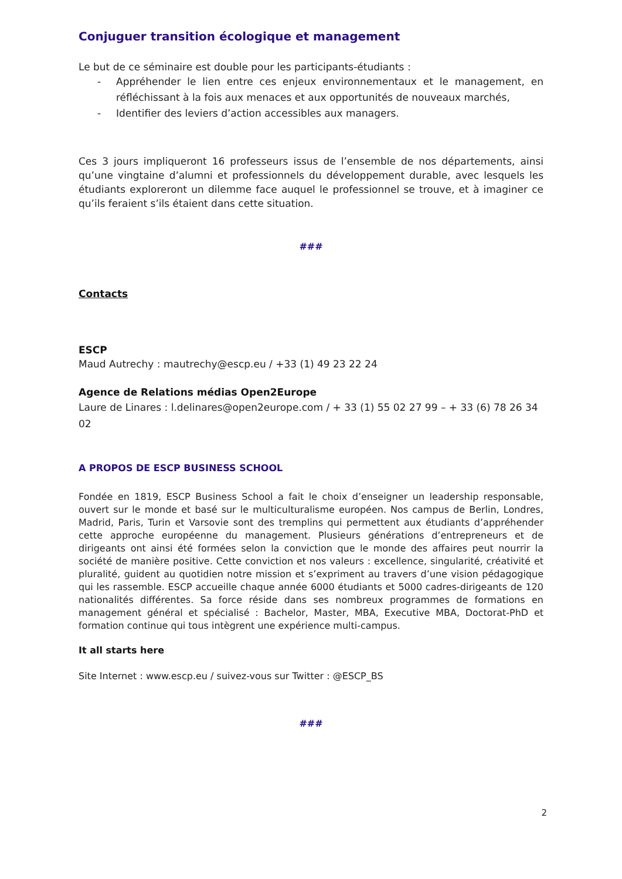Conjuguer transition écologique et management
Le but de ce séminaire est double pour les participants-étudiants :
- Appréhender le lien entre ces enjeux environnementaux et le management, en réfléchissant à la fois aux menaces et aux opportunités de nouveaux marchés,
- Identifier des leviers d’action accessibles aux managers.
Ces 3 jours impliqueront 16 professeurs issus de l’ensemble de nos départements, ainsi qu’une vingtaine d’alumni et professionnels du développement durable, avec lesquels les étudiants exploreront un dilemme face auquel le professionnel se trouve, et à imaginer ce qu’ils feraient s’ils étaient dans cette situation.
###
Contacts
ESCP
Maud Autrechy : mautrechy@escp.eu / +33 (1) 49 23 22 24
Agence de Relations médias Open2Europe
Laure de Linares : l.delinares@open2europe.com / + 33 (1) 55 02 27 99 – + 33 (6) 78 26 34 02
A PROPOS DE ESCP BUSINESS SCHOOL
Fondée en 1819, ESCP Business School a fait le choix d’enseigner un leadership responsable, ouvert sur le monde et basé sur le multiculturalisme européen. Nos campus de Berlin, Londres, Madrid, Paris, Turin et Varsovie sont des tremplins qui permettent aux étudiants d’appréhender cette approche européenne du management. Plusieurs générations d’entrepreneurs et de dirigeants ont ainsi été formées selon la conviction que le monde des affaires peut nourrir la société de manière positive. Cette conviction et nos valeurs : excellence, singularité, créativité et pluralité, guident au quotidien notre mission et s’expriment au travers d’une vision pédagogique qui les rassemble. ESCP accueille chaque année 6000 étudiants et 5000 cadres-dirigeants de 120 nationalités différentes. Sa force réside dans ses nombreux programmes de formations en management général et spécialisé : Bachelor, Master, MBA, Executive MBA, Doctorat-PhD et formation continue qui tous intègrent une expérience multi-campus.
It all starts here
Site Internet : www.escp.eu / suivez-vous sur Twitter : @ESCP_BS
###
2